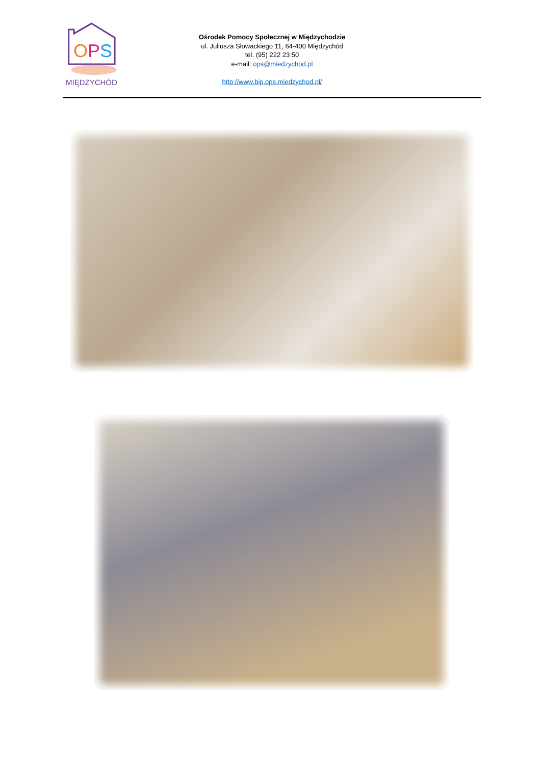OPS
MIĘDZYCHÓD
Ośrodek Pomocy Społecznej w Międzychodzie
ul. Juliusza Słowackiego 11, 64-400 Międzychód
tel. (95) 222 23 50
e-mail: ops@miedzychod.pl
http://www.bip.ops.miedzychod.pl/